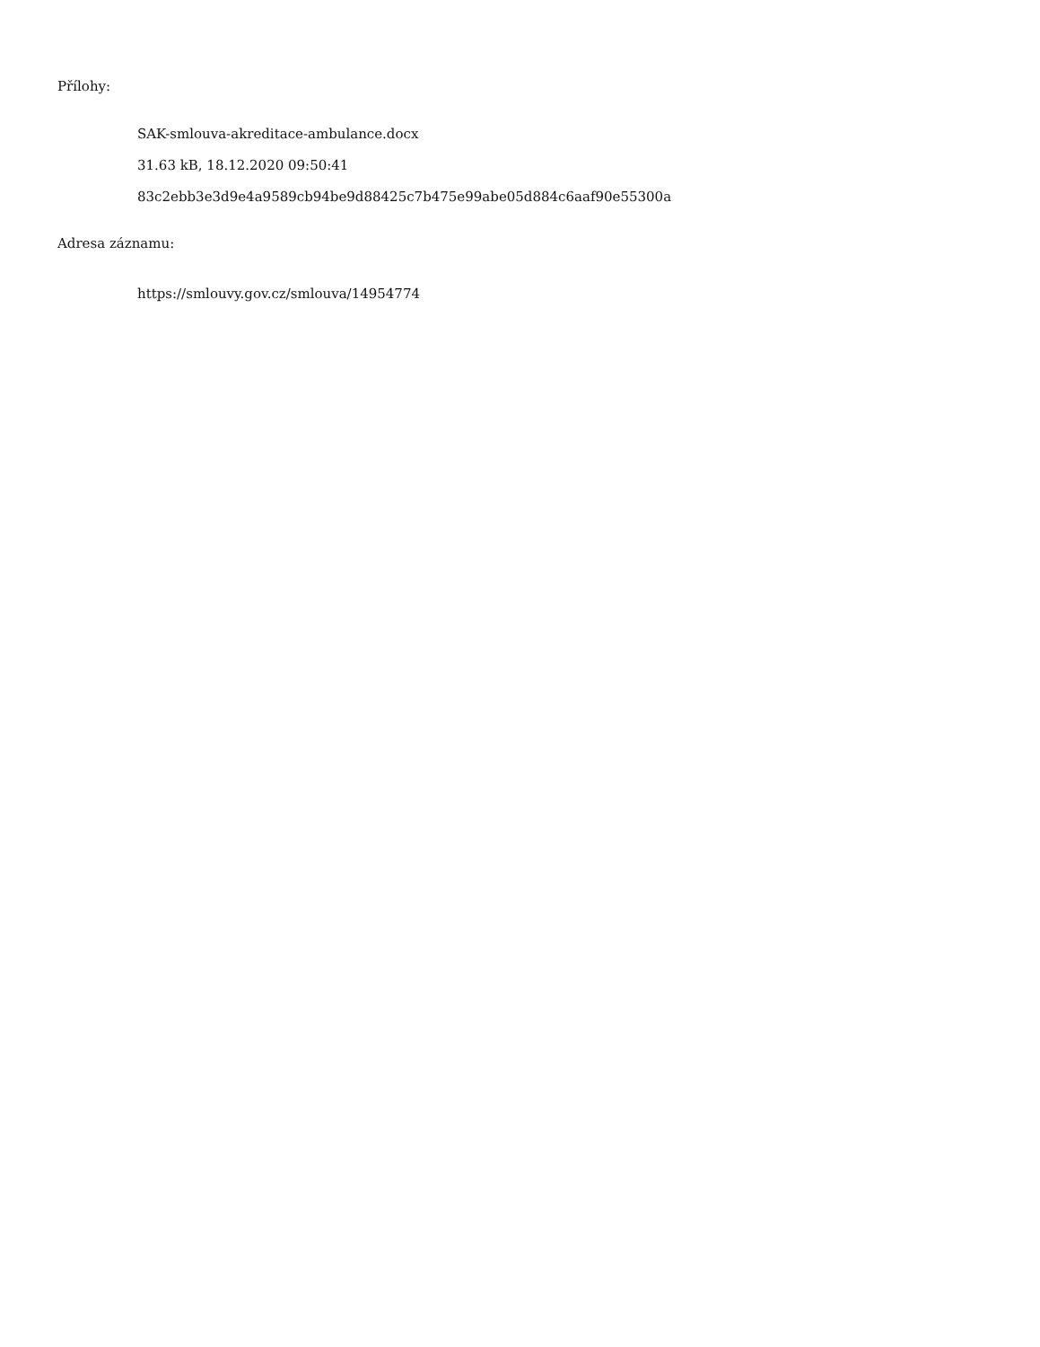Přílohy:
SAK-smlouva-akreditace-ambulance.docx
31.63 kB, 18.12.2020 09:50:41
83c2ebb3e3d9e4a9589cb94be9d88425c7b475e99abe05d884c6aaf90e55300a
Adresa záznamu:
https://smlouvy.gov.cz/smlouva/14954774